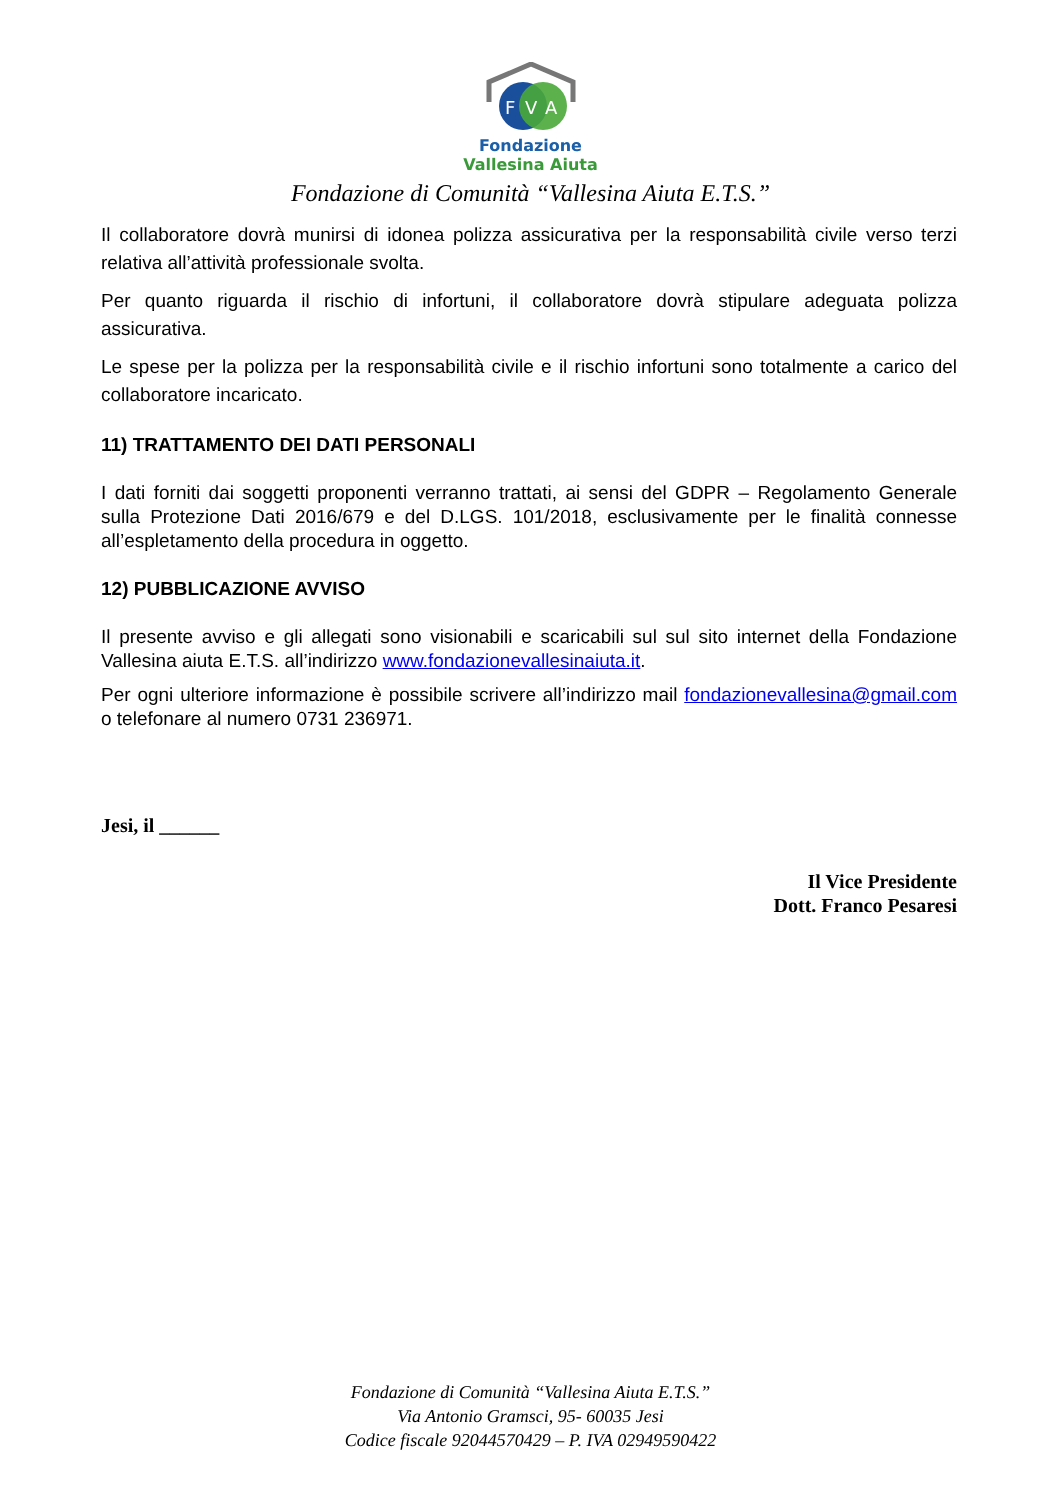F
V
A
Fondazione
Vallesina Aiuta
Fondazione di Comunità “Vallesina Aiuta E.T.S.”
Il collaboratore dovrà munirsi di idonea polizza assicurativa per la responsabilità civile verso terzi relativa all’attività professionale svolta.
Per quanto riguarda il rischio di infortuni, il collaboratore dovrà stipulare adeguata polizza assicurativa.
Le spese per la polizza per la responsabilità civile e il rischio infortuni sono totalmente a carico del collaboratore incaricato.
11) TRATTAMENTO DEI DATI PERSONALI
I dati forniti dai soggetti proponenti verranno trattati, ai sensi del GDPR – Regolamento Generale sulla Protezione Dati 2016/679 e del D.LGS. 101/2018, esclusivamente per le finalità connesse all’espletamento della procedura in oggetto.
12) PUBBLICAZIONE AVVISO
Il presente avviso e gli allegati sono visionabili e scaricabili sul sul sito internet della Fondazione Vallesina aiuta E.T.S. all’indirizzo www.fondazionevallesinaiuta.it.
Per ogni ulteriore informazione è possibile scrivere all’indirizzo mail fondazionevallesina@gmail.com o telefonare al numero 0731 236971.
Jesi, il ______
Il Vice Presidente
Dott. Franco Pesaresi
Fondazione di Comunità “Vallesina Aiuta E.T.S.”
Via Antonio Gramsci, 95- 60035 Jesi
Codice fiscale 92044570429 – P. IVA 02949590422